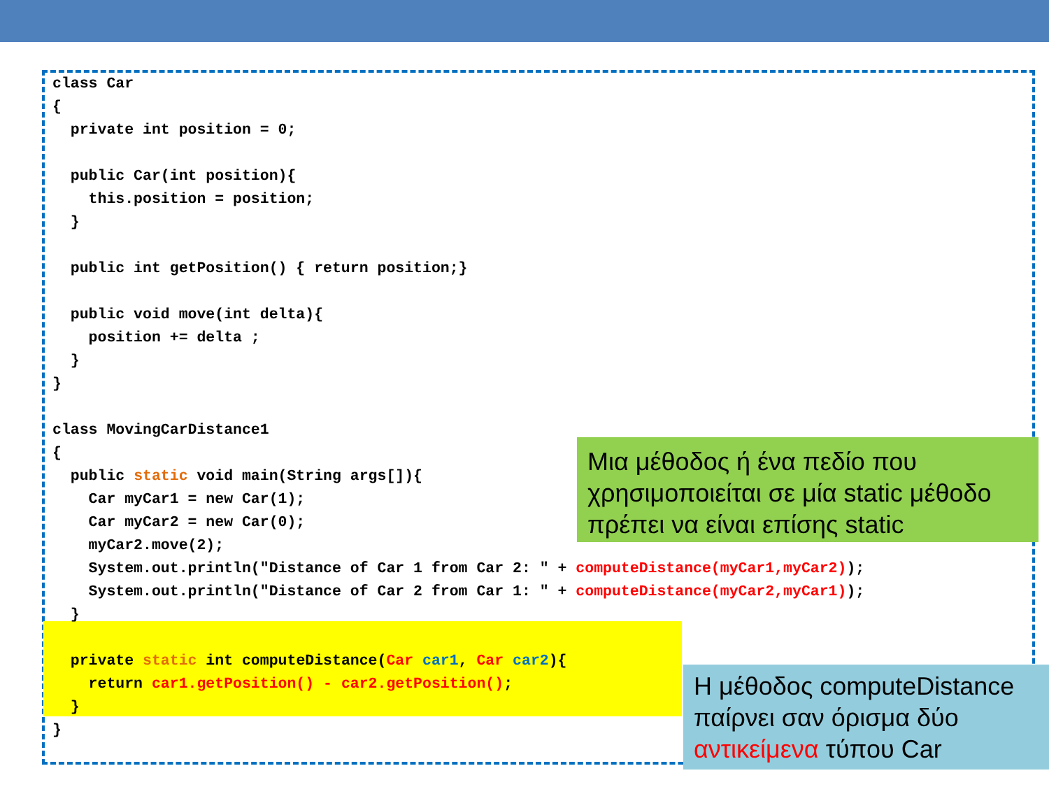class Car
{
  private int position = 0;

  public Car(int position){
    this.position = position;
  }

  public int getPosition() { return position;}

  public void move(int delta){
    position += delta ;
  }
}

class MovingCarDistance1
{
  public static void main(String args[]){
    Car myCar1 = new Car(1);
    Car myCar2 = new Car(0);
    myCar2.move(2);
    System.out.println("Distance of Car 1 from Car 2: " + computeDistance(myCar1,myCar2));
    System.out.println("Distance of Car 2 from Car 1: " + computeDistance(myCar2,myCar1));
  }

  private static int computeDistance(Car car1, Car car2){
    return car1.getPosition() - car2.getPosition();
  }
}
Μια μέθοδος ή ένα πεδίο που χρησιμοποιείται σε μία static μέθοδο πρέπει να είναι επίσης static
Η μέθοδος computeDistance παίρνει σαν όρισμα δύο αντικείμενα τύπου Car